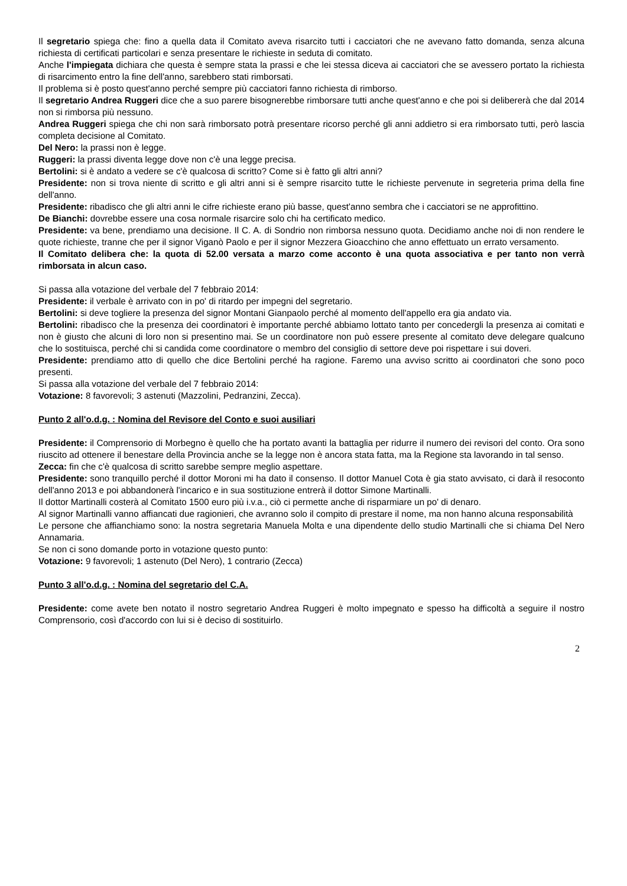Il segretario spiega che: fino a quella data il Comitato aveva risarcito tutti i cacciatori che ne avevano fatto domanda, senza alcuna richiesta di certificati particolari e senza presentare le richieste in seduta di comitato.
Anche l'impiegata dichiara che questa è sempre stata la prassi e che lei stessa diceva ai cacciatori che se avessero portato la richiesta di risarcimento entro la fine dell'anno, sarebbero stati rimborsati.
Il problema si è posto quest'anno perché sempre più cacciatori fanno richiesta di rimborso.
Il segretario Andrea Ruggeri dice che a suo parere bisognerebbe rimborsare tutti anche quest'anno e che poi si delibererà che dal 2014 non si rimborsa più nessuno.
Andrea Ruggeri spiega che chi non sarà rimborsato potrà presentare ricorso perché gli anni addietro si era rimborsato tutti, però lascia completa decisione al Comitato.
Del Nero: la prassi non è legge.
Ruggeri: la prassi diventa legge dove non c'è una legge precisa.
Bertolini: si è andato a vedere se c'è qualcosa di scritto? Come si è fatto gli altri anni?
Presidente: non si trova niente di scritto e gli altri anni si è sempre risarcito tutte le richieste pervenute in segreteria prima della fine dell'anno.
Presidente: ribadisco che gli altri anni le cifre richieste erano più basse, quest'anno sembra che i cacciatori se ne approfittino.
De Bianchi: dovrebbe essere una cosa normale risarcire solo chi ha certificato medico.
Presidente: va bene, prendiamo una decisione. Il C. A. di Sondrio non rimborsa nessuno quota. Decidiamo anche noi di non rendere le quote richieste, tranne che per il signor Viganò Paolo e per il signor Mezzera Gioacchino che anno effettuato un errato versamento.
Il Comitato delibera che: la quota di 52.00 versata a marzo come acconto è una quota associativa e per tanto non verrà rimborsata in alcun caso.
Si passa alla votazione del verbale del 7 febbraio 2014:
Presidente: il verbale è arrivato con in po' di ritardo per impegni del segretario.
Bertolini: si deve togliere la presenza del signor Montani Gianpaolo perché al momento dell'appello era gia andato via.
Bertolini: ribadisco che la presenza dei coordinatori è importante perché abbiamo lottato tanto per concedergli la presenza ai comitati e non è giusto che alcuni di loro non si presentino mai. Se un coordinatore non può essere presente al comitato deve delegare qualcuno che lo sostituisca, perché chi si candida come coordinatore o membro del consiglio di settore deve poi rispettare i sui doveri.
Presidente: prendiamo atto di quello che dice Bertolini perché ha ragione. Faremo una avviso scritto ai coordinatori che sono poco presenti.
Si passa alla votazione del verbale del 7 febbraio 2014:
Votazione: 8 favorevoli; 3 astenuti (Mazzolini, Pedranzini, Zecca).
Punto 2 all'o.d.g. : Nomina del Revisore del Conto e suoi ausiliari
Presidente: il Comprensorio di Morbegno è quello che ha portato avanti la battaglia per ridurre il numero dei revisori del conto. Ora sono riuscito ad ottenere il benestare della Provincia anche se la legge non è ancora stata fatta, ma la Regione sta lavorando in tal senso.
Zecca: fin che c'è qualcosa di scritto sarebbe sempre meglio aspettare.
Presidente: sono tranquillo perché il dottor Moroni mi ha dato il consenso. Il dottor Manuel Cota è gia stato avvisato, ci darà il resoconto dell'anno 2013 e poi abbandonerà l'incarico e in sua sostituzione entrerà il dottor Simone Martinalli.
Il dottor Martinalli costerà al Comitato 1500 euro più i.v.a., ciò ci permette anche di risparmiare un po' di denaro.
Al signor Martinalli vanno affiancati due ragionieri, che avranno solo il compito di prestare il nome, ma non hanno alcuna responsabilità
Le persone che affianchiamo sono: la nostra segretaria Manuela Molta e una dipendente dello studio Martinalli che si chiama Del Nero Annamaria.
Se non ci sono domande porto in votazione questo punto:
Votazione: 9 favorevoli; 1 astenuto (Del Nero), 1 contrario (Zecca)
Punto 3 all'o.d.g. : Nomina del segretario del C.A.
Presidente: come avete ben notato il nostro segretario Andrea Ruggeri è molto impegnato e spesso ha difficoltà a seguire il nostro Comprensorio, così d'accordo con lui si è deciso di sostituirlo.
2